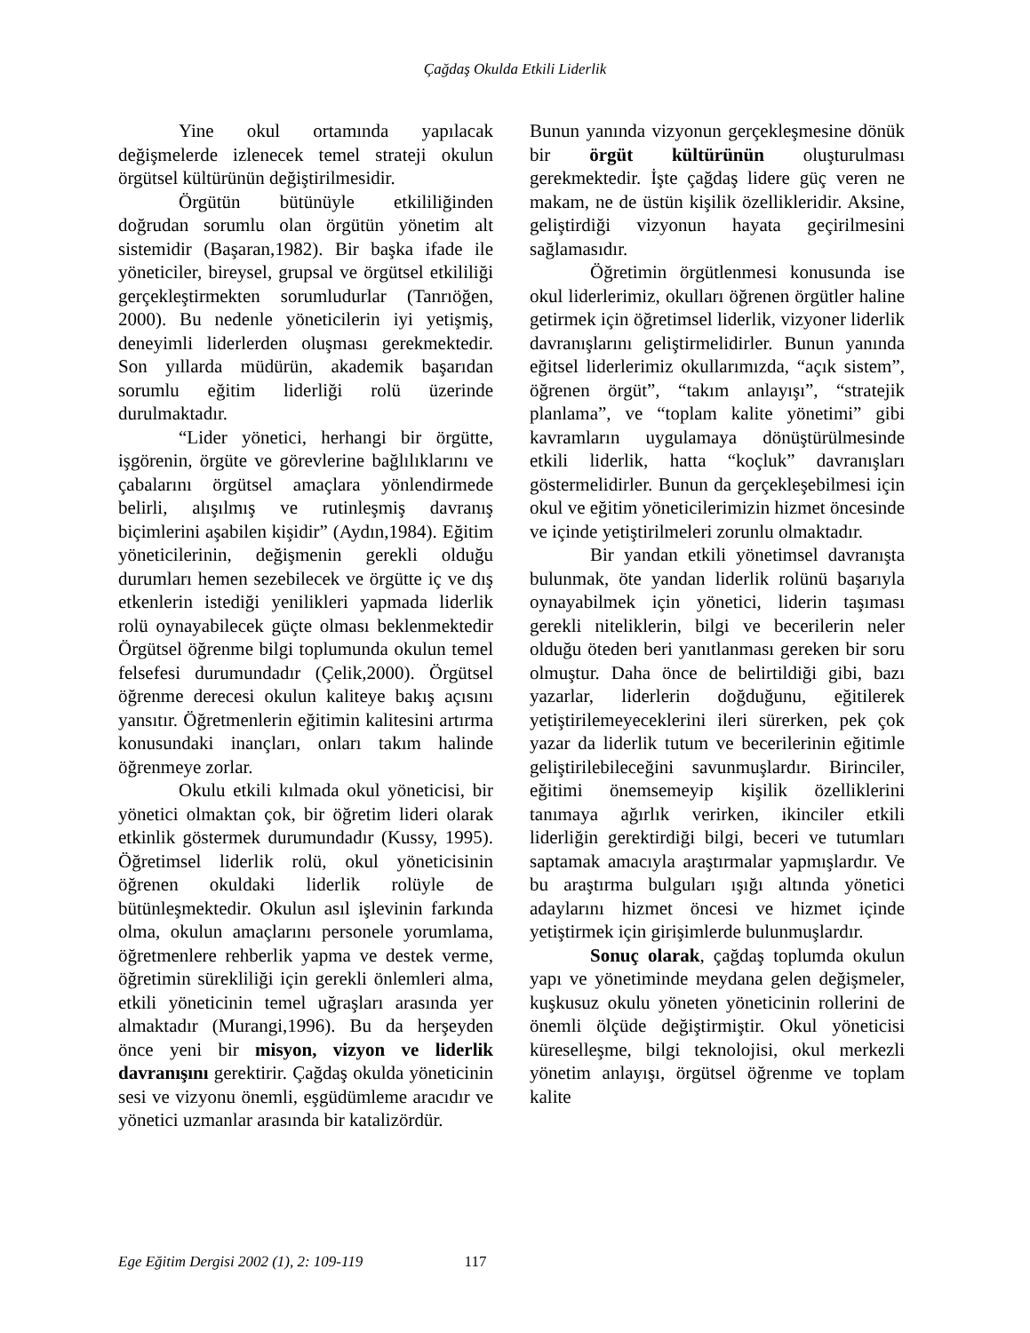Çağdaş Okulda Etkili Liderlik
Yine okul ortamında yapılacak değişmelerde izlenecek temel strateji okulun örgütsel kültürünün değiştirilmesidir.
Örgütün bütünüyle etkililiğinden doğrudan sorumlu olan örgütün yönetim alt sistemidir (Başaran,1982). Bir başka ifade ile yöneticiler, bireysel, grupsal ve örgütsel etkililiği gerçekleştirmekten sorumludurlar (Tanrıöğen, 2000). Bu nedenle yöneticilerin iyi yetişmiş, deneyimli liderlerden oluşması gerekmektedir. Son yıllarda müdürün, akademik başarıdan sorumlu eğitim liderliği rolü üzerinde durulmaktadır.
“Lider yönetici, herhangi bir örgütte, işgörenin, örgüte ve görevlerine bağlılıklarını ve çabalarını örgütsel amaçlara yönlendirmede belirli, alışılmış ve rutinleşmiş davranış biçimlerini aşabilen kişidir” (Aydın,1984). Eğitim yöneticilerinin, değişmenin gerekli olduğu durumları hemen sezebilecek ve örgütte iç ve dış etkenlerin istediği yenilikleri yapmada liderlik rolü oynayabilecek güçte olması beklenmektedir Örgütsel öğrenme bilgi toplumunda okulun temel felsefesi durumundadır (Çelik,2000). Örgütsel öğrenme derecesi okulun kaliteye bakış açısını yansıtır. Öğretmenlerin eğitimin kalitesini artırma konusundaki inançları, onları takım halinde öğrenmeye zorlar.
Okulu etkili kılmada okul yöneticisi, bir yönetici olmaktan çok, bir öğretim lideri olarak etkinlik göstermek durumundadır (Kussy, 1995). Öğretimsel liderlik rolü, okul yöneticisinin öğrenen okuldaki liderlik rolüyle de bütünleşmektedir. Okulun asıl işlevinin farkında olma, okulun amaçlarını personele yorumlama, öğretmenlere rehberlik yapma ve destek verme, öğretimin sürekliliği için gerekli önlemleri alma, etkili yöneticinin temel uğraşları arasında yer almaktadır (Murangi,1996). Bu da herşeyden önce yeni bir misyon, vizyon ve liderlik davranışını gerektirir. Çağdaş okulda yöneticinin sesi ve vizyonu önemli, eşgüdümleme aracıdır ve yönetici uzmanlar arasında bir katalizördür.
Bunun yanında vizyonun gerçekleşmesine dönük bir örgüt kültürünün oluşturulması gerekmektedir. İşte çağdaş lidere güç veren ne makam, ne de üstün kişilik özellikleridir. Aksine, geliştirdiği vizyonun hayata geçirilmesini sağlamasıdır.
Öğretimin örgütlenmesi konusunda ise okul liderlerimiz, okulları öğrenen örgütler haline getirmek için öğretimsel liderlik, vizyoner liderlik davranışlarını geliştirmelidirler. Bunun yanında eğitsel liderlerimiz okullarımızda, “açık sistem”, öğrenen örgüt”, “takım anlayışı”, “stratejik planlama”, ve “toplam kalite yönetimi” gibi kavramların uygulamaya dönüştürülmesinde etkili liderlik, hatta “koçluk” davranışları göstermelidirler. Bunun da gerçekleşebilmesi için okul ve eğitim yöneticilerimizin hizmet öncesinde ve içinde yetiştirilmeleri zorunlu olmaktadır.
Bir yandan etkili yönetimsel davranışta bulunmak, öte yandan liderlik rolünü başarıyla oynayabilmek için yönetici, liderin taşıması gerekli niteliklerin, bilgi ve becerilerin neler olduğu öteden beri yanıtlanması gereken bir soru olmuştur. Daha önce de belirtildiği gibi, bazı yazarlar, liderlerin doğduğunu, eğitilerek yetiştirilemeyeceklerini ileri sürerken, pek çok yazar da liderlik tutum ve becerilerinin eğitimle geliştirilebileceğini savunmuşlardır. Birinciler, eğitimi önemsemeyip kişilik özelliklerini tanımaya ağırlık verirken, ikinciler etkili liderliğin gerektirdiği bilgi, beceri ve tutumları saptamak amacıyla araştırmalar yapmışlardır. Ve bu araştırma bulguları ışığı altında yönetici adaylarını hizmet öncesi ve hizmet içinde yetiştirmek için girişimlerde bulunmuşlardır.
Sonuç olarak, çağdaş toplumda okulun yapı ve yönetiminde meydana gelen değişmeler, kuşkusuz okulu yöneten yöneticinin rollerini de önemli ölçüde değiştirmiştir. Okul yöneticisi küreselleşme, bilgi teknolojisi, okul merkezli yönetim anlayışı, örgütsel öğrenme ve toplam kalite
Ege Eğitim Dergisi 2002 (1), 2: 109-119 117